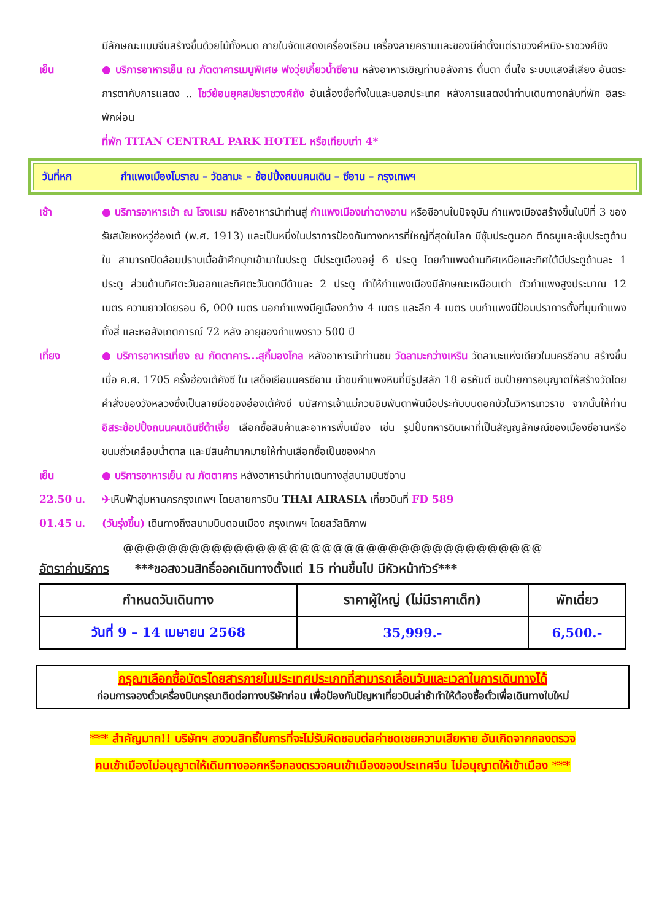มีลักษณะแบบจีนสร้างขึ้นด้วยไม้ทั้งหมด ภายในจัดแสดงเครื่องเรือน เครื่องลายครามและของมีค่าตั้งแต่ราชวงศ์หมิง-ราชวงศ์ชิง
เย็น ● บริการอาหารเย็น ณ ภัตตาคารเมนูพิเศษ ฟงวุ่ยเกี้ยวน้ำซีอาน หลังอาหารเชิญท่านอลังการ ตื่นตา ตื่นใจ ระบบแสงสีเสียง อันตระการตากับการแสดง .. โชว์ย้อนยุคสมัยราชวงศ์ถัง อันเลื่องชื่อทั้งในและนอกประเทศ หลังการแสดงนำท่านเดินทางกลับที่พัก อิสระพักผ่อน
ที่พัก TITAN CENTRAL PARK HOTEL หรือเทียบเท่า 4*
วันที่หก กำแพงเมืองโบราณ – วัดลามะ – ช้อปปิ้งถนนคนเดิน – ซีอาน – กรุงเทพฯ
เช้า ● บริการอาหารเช้า ณ โรงแรม หลังอาหารนำท่านสู่ กำแพงเมืองเก่าฉางอาน หรือซีอานในปัจจุบัน กำแพงเมืองสร้างขึ้นในปีที่ 3 ของรัชสมัยหงหวู่ฮ่องเต้ (พ.ศ. 1913) และเป็นหนึ่งในปราการป้องกันทางทหารที่ใหญ่ที่สุดในโลก มีซุ้มประตูนอก ตึกธนูและซุ้มประตูด้านใน สามารถปิดล้อมปราบเมื่อข้าศึกบุกเข้ามาในประตู มีประตูเมืองอยู่ 6 ประตู โดยกำแพงด้านทิศเหนือและทิศใต้มีประตูด้านละ 1 ประตู ส่วนด้านทิศตะวันออกและทิศตะวันตกมีด้านละ 2 ประตู ทำให้กำแพงเมืองมีลักษณะเหมือนเต่า ตัวกำแพงสูงประมาณ 12 เมตร ความยาวโดยรอบ 6, 000 เมตร นอกกำแพงมีคูเมืองกว้าง 4 เมตร และลึก 4 เมตร บนกำแพงมีป้อมปราการตั้งที่มุมกำแพงทั้งสี่ และหอสังเกตการณ์ 72 หลัง อายุของกำแพงราว 500 ปี
เที่ยง ● บริการอาหารเที่ยง ณ ภัตตาคาร...สุกี้มองโกล หลังอาหารนำท่านชม วัดลามะกว่างเหริน วัดลามะแห่งเดียวในนครซีอาน สร้างขึ้นเมื่อ ค.ศ. 1705 ครั้งฮ่องเต้คังซี ใน เสด็จเยือนนครซีอาน นำชมกำแพงหินที่มีรูปสลัก 18 อรหันต์ ชมป้ายการอนุญาตให้สร้างวัดโดยคำสั่งของวังหลวงซึ่งเป็นลายมือของฮ่องเต้คังซี นมัสการเจ้าแม่กวนอิมพันตาพันมือประทับบนดอกบัวในวิหารเทวราช จากนั้นให้ท่านอิสระช้อปปิ้งถนนคนเดินซีต้าเจี่ย เลือกซื้อสินค้าและอาหารพื้นเมือง เช่น รูปปั้นทหารดินเผาที่เป็นสัญญลักษณ์ของเมืองซีอานหรือขนมถั่วเคลือบน้ำตาล และมีสินค้ามากมายให้ท่านเลือกซื้อเป็นของฝาก
เย็น ● บริการอาหารเย็น ณ ภัตตาคาร หลังอาหารนำท่านเดินทางสู่สนามบินซีอาน
22.50 น. ✈เหินฟ้าสู่มหานครกรุงเทพฯ โดยสายการบิน THAI AIRASIA เที่ยวบินที่ FD 589
01.45 น. (วันรุ่งขึ้น) เดินทางถึงสนามบินดอนเมือง กรุงเทพฯ โดยสวัสดิภาพ
@@@@@@@@@@@@@@@@@@@@@@@@@@@@@@@@@@@@@@
อัตราค่าบริการ ***ขอสงวนสิทธิ์ออกเดินทางตั้งแต่ 15 ท่านขึ้นไป มีหัวหน้าทัวร์***
| กำหนดวันเดินทาง | ราคาผู้ใหญ่ (ไม่มีราคาเด็ก) | พักเดี่ยว |
| --- | --- | --- |
| วันที่ 9 – 14 เมษายน 2568 | 35,999.- | 6,500.- |
กรุณาเลือกซื้อบัตรโดยสารภายในประเทศประเภทที่สามารถเลื่อนวันและเวลาในการเดินทางได้
ก่อนการจองตั๋วเครื่องบินกรุณาติดต่อทางบริษัทก่อน เพื่อป้องกันปัญหาเที่ยวบินล่าช้าทำให้ต้องซื้อตั๋วเพื่อเดินทางใบใหม่
*** สำคัญมาก!! บริษัทฯ สงวนสิทธิ์ในการที่จะไม่รับผิดชอบต่อค่าชดเชยความเสียหาย อันเกิดจากกองตรวจ
คนเข้าเมืองไม่อนุญาตให้เดินทางออกหรือกองตรวจคนเข้าเมืองของประเทศจีน ไม่อนุญาตให้เข้าเมือง ***